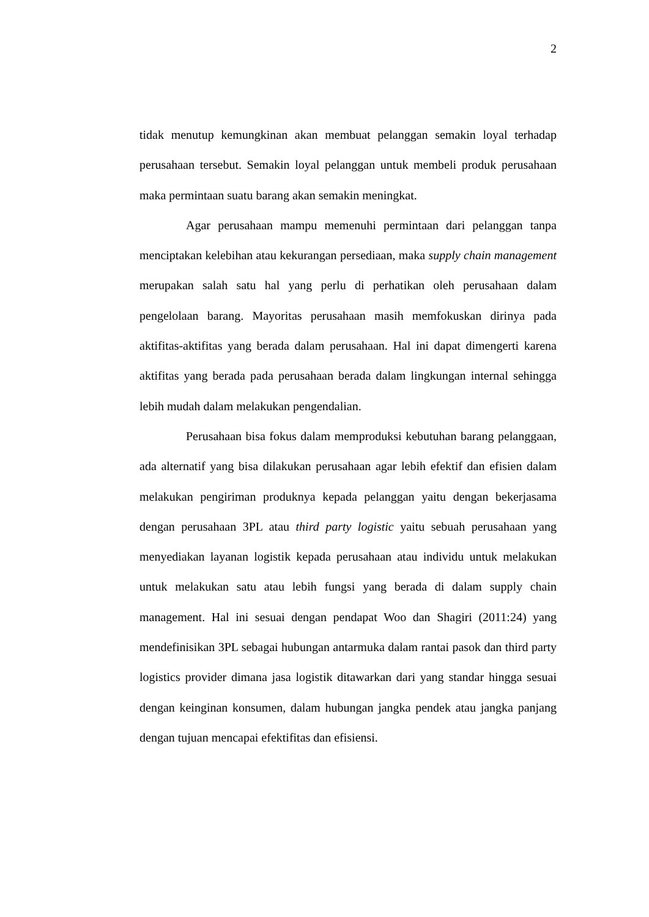2
tidak menutup kemungkinan akan membuat pelanggan semakin loyal terhadap perusahaan tersebut. Semakin loyal pelanggan untuk membeli produk perusahaan maka permintaan suatu barang akan semakin meningkat.
Agar perusahaan mampu memenuhi permintaan dari pelanggan tanpa menciptakan kelebihan atau kekurangan persediaan, maka supply chain management merupakan salah satu hal yang perlu di perhatikan oleh perusahaan dalam pengelolaan barang. Mayoritas perusahaan masih memfokuskan dirinya pada aktifitas-aktifitas yang berada dalam perusahaan. Hal ini dapat dimengerti karena aktifitas yang berada pada perusahaan berada dalam lingkungan internal sehingga lebih mudah dalam melakukan pengendalian.
Perusahaan bisa fokus dalam memproduksi kebutuhan barang pelanggaan, ada alternatif yang bisa dilakukan perusahaan agar lebih efektif dan efisien dalam melakukan pengiriman produknya kepada pelanggan yaitu dengan bekerjasama dengan perusahaan 3PL atau third party logistic yaitu sebuah perusahaan yang menyediakan layanan logistik kepada perusahaan atau individu untuk melakukan untuk melakukan satu atau lebih fungsi yang berada di dalam supply chain management. Hal ini sesuai dengan pendapat Woo dan Shagiri (2011:24) yang mendefinisikan 3PL sebagai hubungan antarmuka dalam rantai pasok dan third party logistics provider dimana jasa logistik ditawarkan dari yang standar hingga sesuai dengan keinginan konsumen, dalam hubungan jangka pendek atau jangka panjang dengan tujuan mencapai efektifitas dan efisiensi.